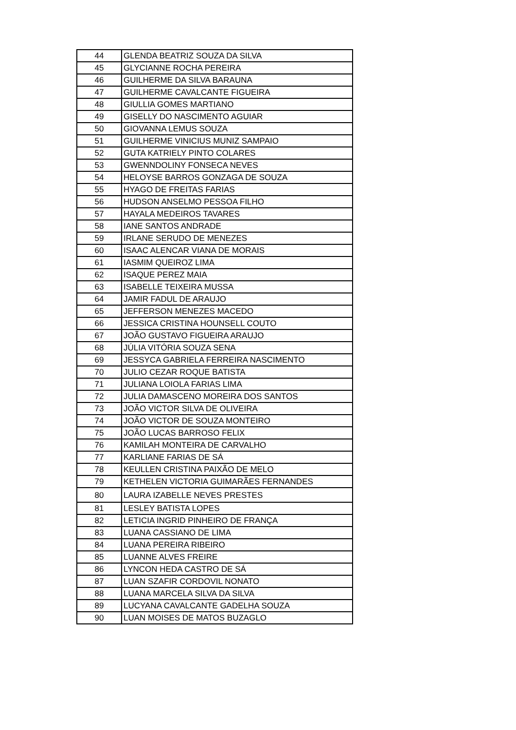| 44 | GLENDA BEATRIZ SOUZA DA SILVA |
| 45 | GLYCIANNE ROCHA PEREIRA |
| 46 | GUILHERME DA SILVA BARAUNA |
| 47 | GUILHERME CAVALCANTE FIGUEIRA |
| 48 | GIULLIA GOMES MARTIANO |
| 49 | GISELLY DO NASCIMENTO AGUIAR |
| 50 | GIOVANNA LEMUS SOUZA |
| 51 | GUILHERME VINICIUS MUNIZ SAMPAIO |
| 52 | GUTA KATRIELY PINTO COLARES |
| 53 | GWENNDOLINY FONSECA NEVES |
| 54 | HELOYSE BARROS GONZAGA DE SOUZA |
| 55 | HYAGO DE FREITAS FARIAS |
| 56 | HUDSON ANSELMO PESSOA FILHO |
| 57 | HAYALA MEDEIROS TAVARES |
| 58 | IANE SANTOS ANDRADE |
| 59 | IRLANE SERUDO DE MENEZES |
| 60 | ISAAC ALENCAR VIANA DE MORAIS |
| 61 | IASMIM QUEIROZ LIMA |
| 62 | ISAQUE PEREZ MAIA |
| 63 | ISABELLE TEIXEIRA MUSSA |
| 64 | JAMIR FADUL DE ARAUJO |
| 65 | JEFFERSON MENEZES MACEDO |
| 66 | JESSICA CRISTINA HOUNSELL COUTO |
| 67 | JOÃO GUSTAVO FIGUEIRA ARAUJO |
| 68 | JÚLIA VITÓRIA SOUZA SENA |
| 69 | JESSYCA GABRIELA FERREIRA NASCIMENTO |
| 70 | JULIO CEZAR ROQUE BATISTA |
| 71 | JULIANA LOIOLA FARIAS LIMA |
| 72 | JULIA DAMASCENO MOREIRA DOS SANTOS |
| 73 | JOÃO VICTOR SILVA DE OLIVEIRA |
| 74 | JOÃO VICTOR DE SOUZA MONTEIRO |
| 75 | JOÃO LUCAS BARROSO FELIX |
| 76 | KAMILAH MONTEIRA DE CARVALHO |
| 77 | KARLIANE FARIAS DE SÁ |
| 78 | KEULLEN CRISTINA PAIXÃO DE MELO |
| 79 | KETHELEN VICTORIA GUIMARÃES FERNANDES |
| 80 | LAURA IZABELLE NEVES PRESTES |
| 81 | LESLEY BATISTA LOPES |
| 82 | LETICIA INGRID PINHEIRO DE FRANÇA |
| 83 | LUANA CASSIANO DE LIMA |
| 84 | LUANA PEREIRA RIBEIRO |
| 85 | LUANNE ALVES FREIRE |
| 86 | LYNCON HEDA CASTRO DE SÁ |
| 87 | LUAN SZAFIR CORDOVIL NONATO |
| 88 | LUANA MARCELA SILVA DA SILVA |
| 89 | LUCYANA CAVALCANTE GADELHA SOUZA |
| 90 | LUAN MOISES DE MATOS BUZAGLO |